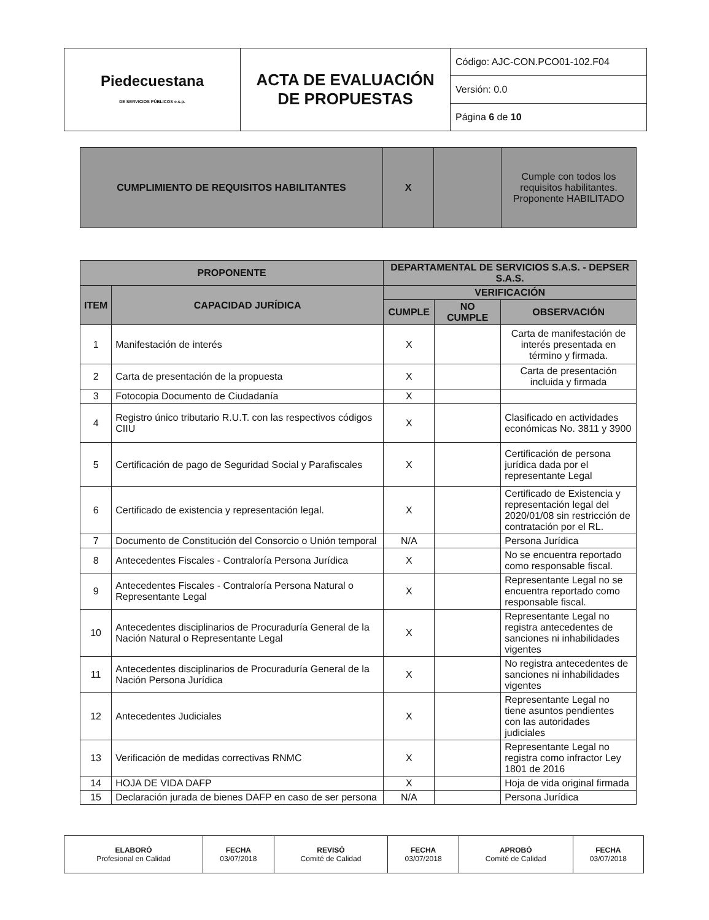| Piedecuestana DE SERVICIOS PÚBLICOS e.s.p. | ACTA DE EVALUACIÓN DE PROPUESTAS | Código: AJC-CON.PCO01-102.F04 |
| | | Versión: 0.0 |
| | | Página 6 de 10 |
| CUMPLIMIENTO DE REQUISITOS HABILITANTES | X | | Cumple con todos los requisitos habilitantes. Proponente HABILITADO |
| PROPONENTE | | DEPARTAMENTAL DE SERVICIOS S.A.S. - DEPSER S.A.S. | | |
| ITEM | CAPACIDAD JURÍDICA | VERIFICACIÓN | | |
| | | CUMPLE | NO CUMPLE | OBSERVACIÓN |
| 1 | Manifestación de interés | X | | Carta de manifestación de interés presentada en término y firmada. |
| 2 | Carta de presentación de la propuesta | X | | Carta de presentación incluida y firmada |
| 3 | Fotocopia Documento de Ciudadanía | X | | |
| 4 | Registro único tributario R.U.T. con las respectivos códigos CIIU | X | | Clasificado en actividades económicas No. 3811 y 3900 |
| 5 | Certificación de pago de Seguridad Social y Parafiscales | X | | Certificación de persona jurídica dada por el representante Legal |
| 6 | Certificado de existencia y representación legal. | X | | Certificado de Existencia y representación legal del 2020/01/08 sin restricción de contratación por el RL. |
| 7 | Documento de Constitución del Consorcio o Unión temporal | N/A | | Persona Jurídica |
| 8 | Antecedentes Fiscales - Contraloría Persona Jurídica | X | | No se encuentra reportado como responsable fiscal. |
| 9 | Antecedentes Fiscales - Contraloría Persona Natural o Representante Legal | X | | Representante Legal no se encuentra reportado como responsable fiscal. |
| 10 | Antecedentes disciplinarios de Procuraduría General de la Nación Natural o Representante Legal | X | | Representante Legal no registra antecedentes de sanciones ni inhabilidades vigentes |
| 11 | Antecedentes disciplinarios de Procuraduría General de la Nación Persona Jurídica | X | | No registra antecedentes de sanciones ni inhabilidades vigentes |
| 12 | Antecedentes Judiciales | X | | Representante Legal no tiene asuntos pendientes con las autoridades judiciales |
| 13 | Verificación de medidas correctivas RNMC | X | | Representante Legal no registra como infractor Ley 1801 de 2016 |
| 14 | HOJA DE VIDA DAFP | X | | Hoja de vida original firmada |
| 15 | Declaración jurada de bienes DAFP en caso de ser persona | N/A | | Persona Jurídica |
| ELABORÓ Profesional en Calidad | FECHA 03/07/2018 | REVISÓ Comité de Calidad | FECHA 03/07/2018 | APROBÓ Comité de Calidad | FECHA 03/07/2018 |